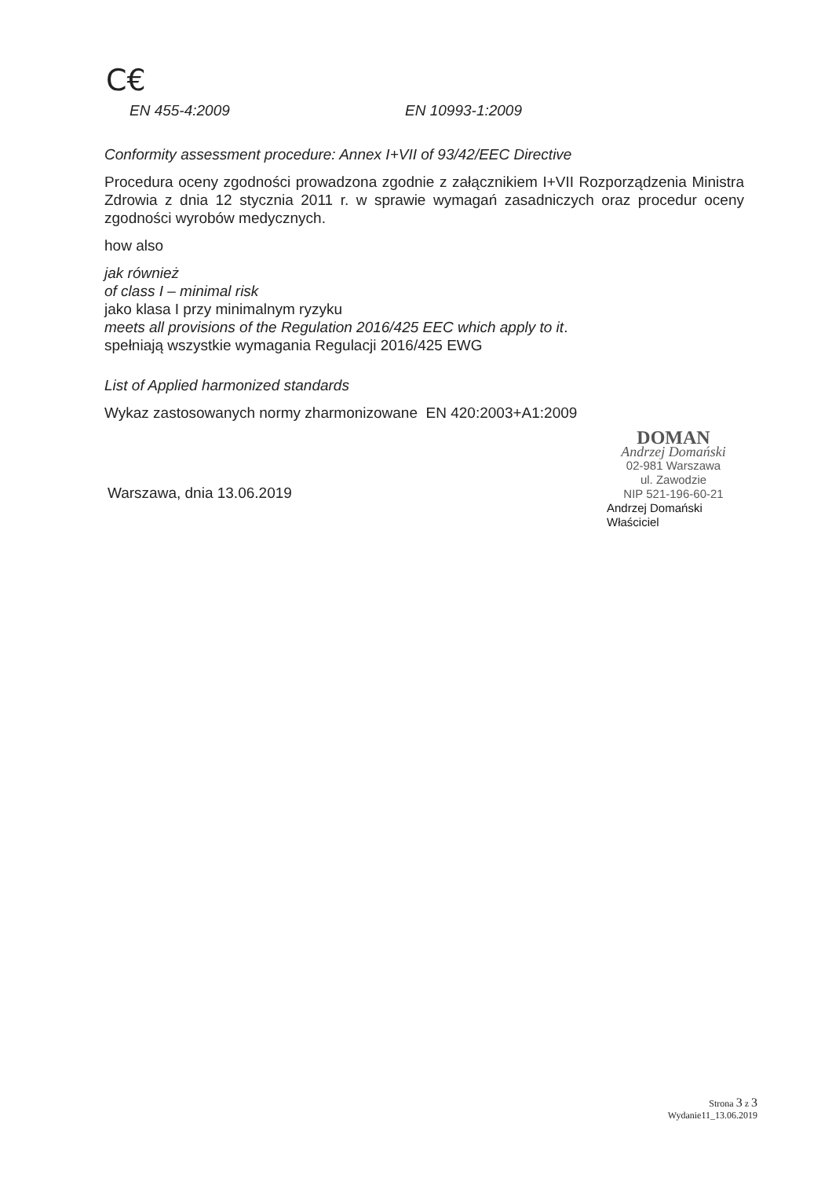C€
EN 455-4:2009 EN 10993-1:2009
Conformity assessment procedure: Annex I+VII of 93/42/EEC Directive
Procedura oceny zgodności prowadzona zgodnie z załącznikiem I+VII Rozporządzenia Ministra Zdrowia z dnia 12 stycznia 2011 r. w sprawie wymagań zasadniczych oraz procedur oceny zgodności wyrobów medycznych.
how also
jak również
of class I – minimal risk
jako klasa I przy minimalnym ryzyku
meets all provisions of the Regulation 2016/425 EEC which apply to it.
spełniają wszystkie wymagania Regulacji 2016/425 EWG
List of Applied harmonized standards
Wykaz zastosowanych normy zharmonizowane EN 420:2003+A1:2009
Warszawa, dnia 13.06.2019
DOMAN
Andrzej Domański
02-981 Warszawa
ul. Zawodzie
NIP 521-196-60-21
Andrzej Domański
Właściciel
Strona 3 z 3
Wydanie11_13.06.2019